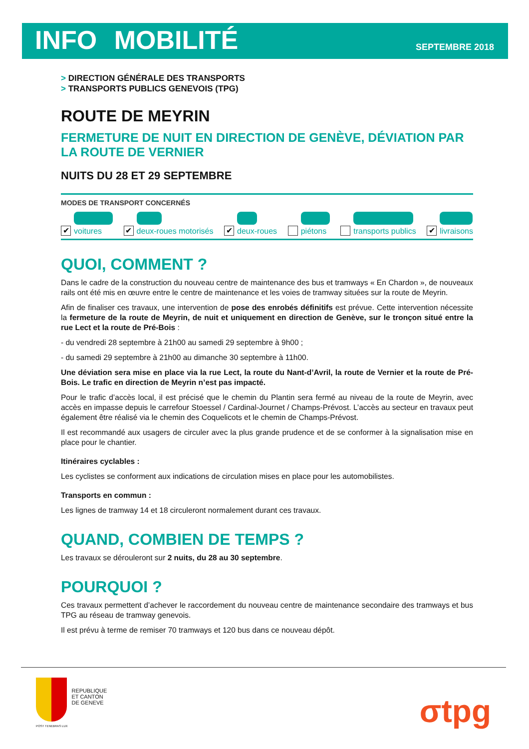INFO MOBILITÉ
SEPTEMBRE 2018
> DIRECTION GÉNÉRALE DES TRANSPORTS
> TRANSPORTS PUBLICS GENEVOIS (TPG)
ROUTE DE MEYRIN
FERMETURE DE NUIT EN DIRECTION DE GENÈVE, DÉVIATION PAR LA ROUTE DE VERNIER
NUITS DU 28 ET 29 SEPTEMBRE
MODES DE TRANSPORT CONCERNÉS
✔
voitures
✔
deux-roues motorisés
✔
deux-roues
piétons
transports publics
✔
livraisons
QUOI, COMMENT ?
Dans le cadre de la construction du nouveau centre de maintenance des bus et tramways « En Chardon », de nouveaux rails ont été mis en œuvre entre le centre de maintenance et les voies de tramway situées sur la route de Meyrin.
Afin de finaliser ces travaux, une intervention de pose des enrobés définitifs est prévue. Cette intervention nécessite la fermeture de la route de Meyrin, de nuit et uniquement en direction de Genève, sur le tronçon situé entre la rue Lect et la route de Pré-Bois :
- du vendredi 28 septembre à 21h00 au samedi 29 septembre à 9h00 ;
- du samedi 29 septembre à 21h00 au dimanche 30 septembre à 11h00.
Une déviation sera mise en place via la rue Lect, la route du Nant-d’Avril, la route de Vernier et la route de Pré-Bois. Le trafic en direction de Meyrin n’est pas impacté.
Pour le trafic d’accès local, il est précisé que le chemin du Plantin sera fermé au niveau de la route de Meyrin, avec accès en impasse depuis le carrefour Stoessel / Cardinal-Journet / Champs-Prévost. L’accès au secteur en travaux peut également être réalisé via le chemin des Coquelicots et le chemin de Champs-Prévost.
Il est recommandé aux usagers de circuler avec la plus grande prudence et de se conformer à la signalisation mise en place pour le chantier.
Itinéraires cyclables :
Les cyclistes se conforment aux indications de circulation mises en place pour les automobilistes.
Transports en commun :
Les lignes de tramway 14 et 18 circuleront normalement durant ces travaux.
QUAND, COMBIEN DE TEMPS ?
Les travaux se dérouleront sur 2 nuits, du 28 au 30 septembre.
POURQUOI ?
Ces travaux permettent d’achever le raccordement du nouveau centre de maintenance secondaire des tramways et bus TPG au réseau de tramway genevois.
Il est prévu à terme de remiser 70 tramways et 120 bus dans ce nouveau dépôt.
POST TENEBRAS LUX
REPUBLIQUE
ET CANTON
DE GENEVE
σtpg